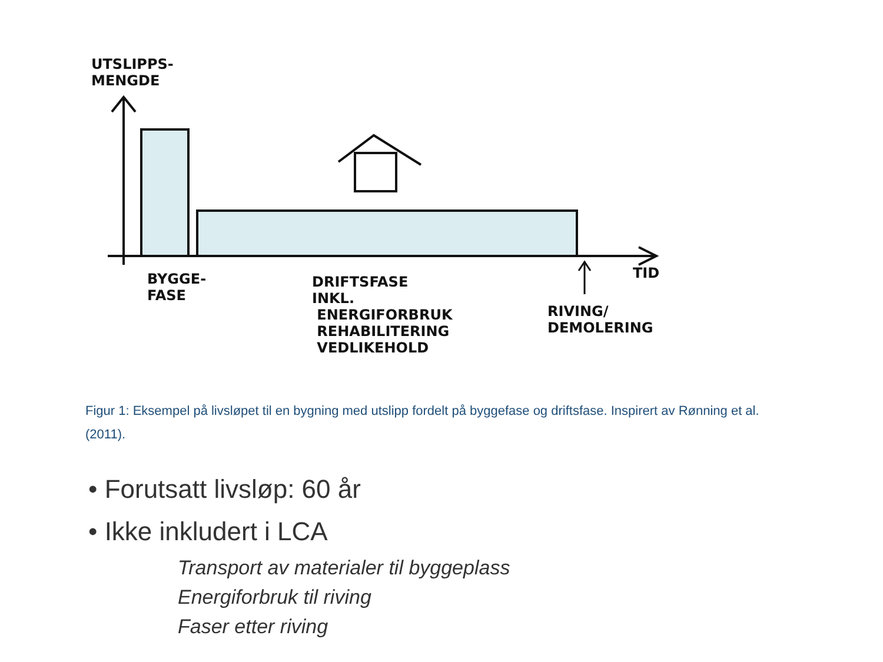UTSLIPPS-
MENGDE
BYGGE-
FASE
DRIFTSFASE
INKL.
ENERGIFORBRUK
REHABILITERING
VEDLIKEHOLD
RIVING/
DEMOLERING
TID
Figur 1: Eksempel på livsløpet til en bygning med utslipp fordelt på byggefase og driftsfase. Inspirert av Rønning et al. (2011).
• Forutsatt livsløp: 60 år
• Ikke inkludert i LCA
Transport av materialer til byggeplass
Energiforbruk til riving
Faser etter riving